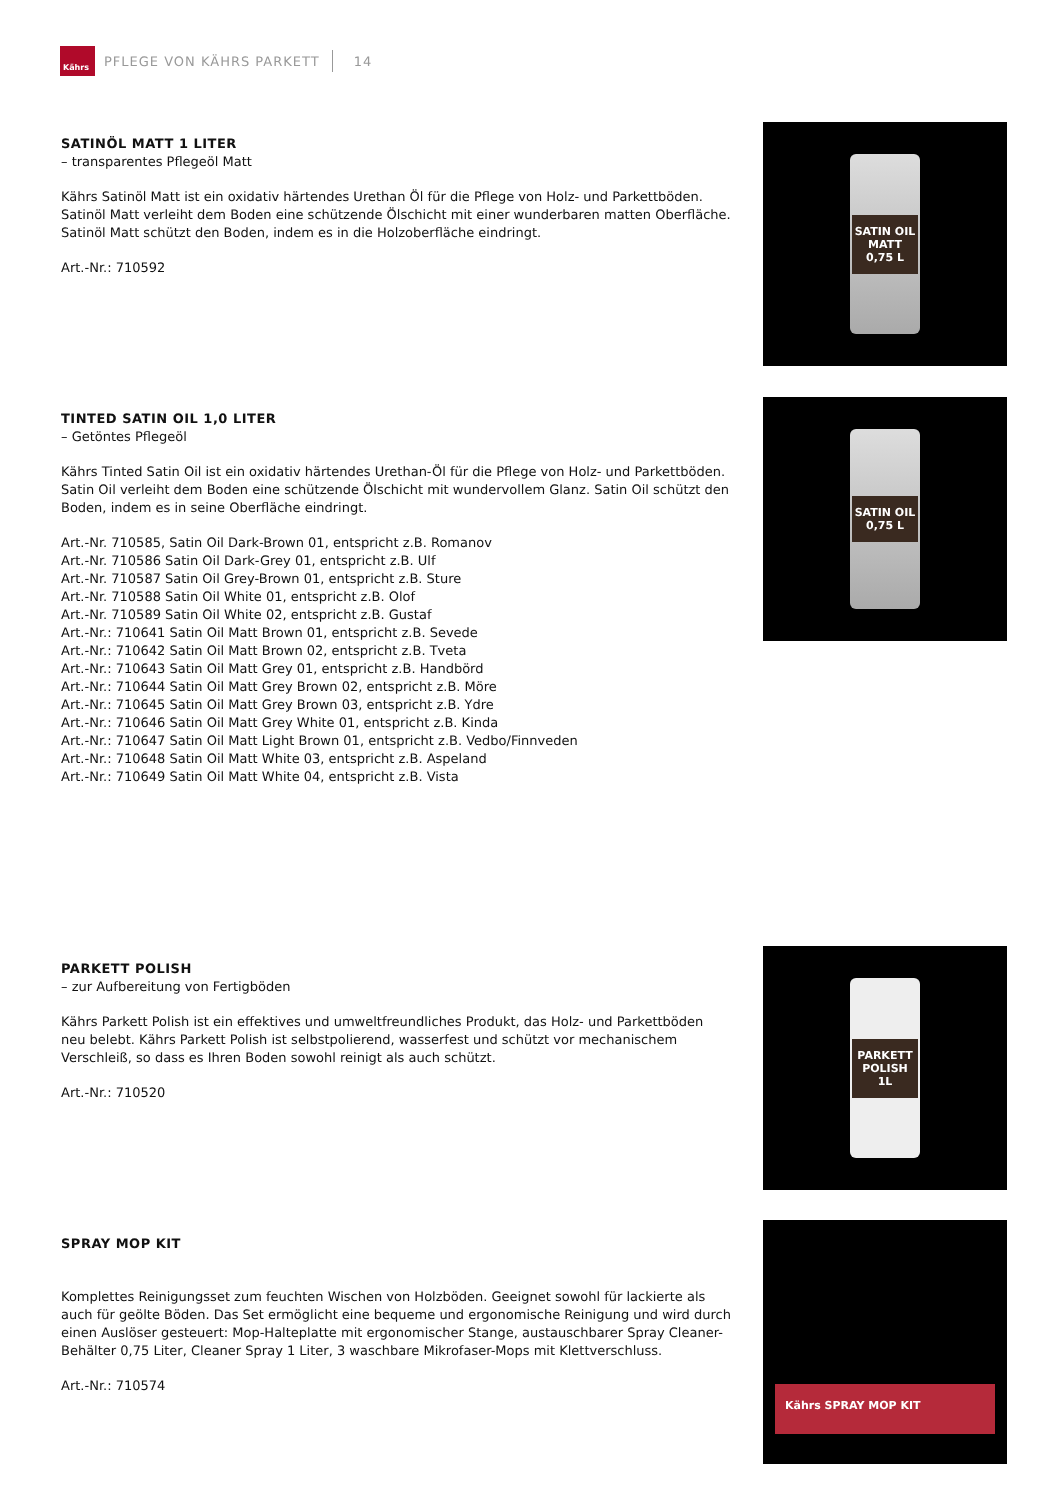Kährs
PFLEGE VON KÄHRS PARKETT 14
SATINÖL MATT 1 LITER
– transparentes Pflegeöl Matt
Kährs Satinöl Matt ist ein oxidativ härtendes Urethan Öl für die Pflege von Holz- und Parkettböden. Satinöl Matt verleiht dem Boden eine schützende Ölschicht mit einer wunderbaren matten Oberfläche. Satinöl Matt schützt den Boden, indem es in die Holzoberfläche eindringt.
Art.-Nr.: 710592
SATIN OIL MATT
0,75 L
TINTED SATIN OIL 1,0 LITER
– Getöntes Pflegeöl
Kährs Tinted Satin Oil ist ein oxidativ härtendes Urethan-Öl für die Pflege von Holz- und Parkettböden. Satin Oil verleiht dem Boden eine schützende Ölschicht mit wundervollem Glanz. Satin Oil schützt den Boden, indem es in seine Oberfläche eindringt.
Art.-Nr. 710585, Satin Oil Dark-Brown 01, entspricht z.B. Romanov
Art.-Nr. 710586 Satin Oil Dark-Grey 01, entspricht z.B. Ulf
Art.-Nr. 710587 Satin Oil Grey-Brown 01, entspricht z.B. Sture
Art.-Nr. 710588 Satin Oil White 01, entspricht z.B. Olof
Art.-Nr. 710589 Satin Oil White 02, entspricht z.B. Gustaf
Art.-Nr.: 710641 Satin Oil Matt Brown 01, entspricht z.B. Sevede
Art.-Nr.: 710642 Satin Oil Matt Brown 02, entspricht z.B. Tveta
Art.-Nr.: 710643 Satin Oil Matt Grey 01, entspricht z.B. Handbörd
Art.-Nr.: 710644 Satin Oil Matt Grey Brown 02, entspricht z.B. Möre
Art.-Nr.: 710645 Satin Oil Matt Grey Brown 03, entspricht z.B. Ydre
Art.-Nr.: 710646 Satin Oil Matt Grey White 01, entspricht z.B. Kinda
Art.-Nr.: 710647 Satin Oil Matt Light Brown 01, entspricht z.B. Vedbo/Finnveden
Art.-Nr.: 710648 Satin Oil Matt White 03, entspricht z.B. Aspeland
Art.-Nr.: 710649 Satin Oil Matt White 04, entspricht z.B. Vista
SATIN OIL
0,75 L
PARKETT POLISH
– zur Aufbereitung von Fertigböden
Kährs Parkett Polish ist ein effektives und umweltfreundliches Produkt, das Holz- und Parkettböden neu belebt. Kährs Parkett Polish ist selbstpolierend, wasserfest und schützt vor mechanischem Verschleiß, so dass es Ihren Boden sowohl reinigt als auch schützt.
Art.-Nr.: 710520
PARKETT POLISH
1L
SPRAY MOP KIT
Komplettes Reinigungsset zum feuchten Wischen von Holzböden. Geeignet sowohl für lackierte als auch für geölte Böden. Das Set ermöglicht eine bequeme und ergonomische Reinigung und wird durch einen Auslöser gesteuert: Mop-Halteplatte mit ergonomischer Stange, austauschbarer Spray Cleaner-Behälter 0,75 Liter, Cleaner Spray 1 Liter, 3 waschbare Mikrofaser-Mops mit Klettverschluss.
Art.-Nr.: 710574
Kährs SPRAY MOP KIT